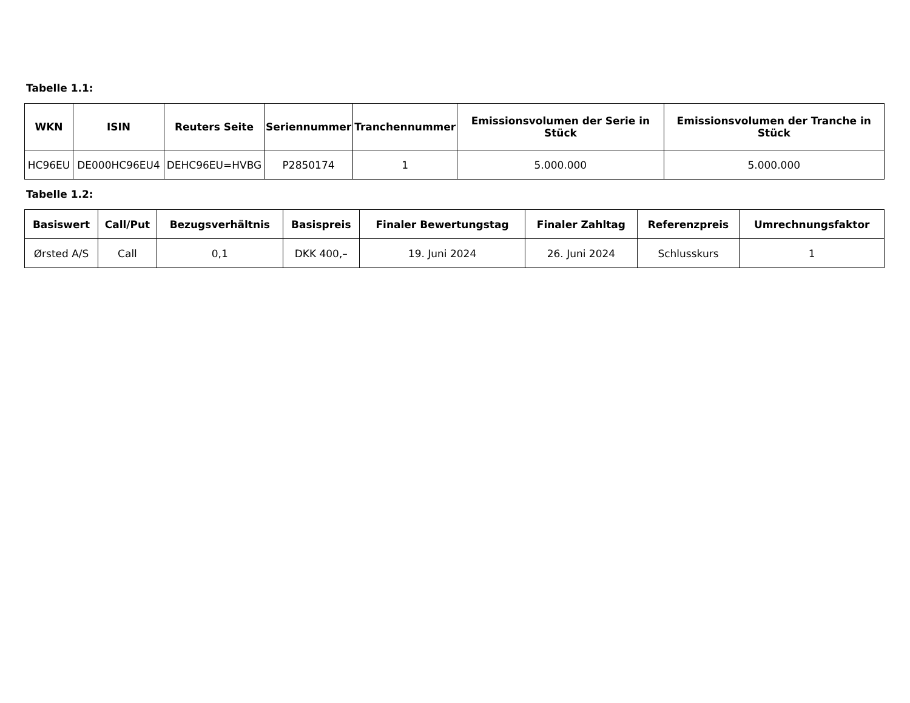Tabelle 1.1:
| WKN | ISIN | Reuters Seite | Seriennummer | Tranchennummer | Emissionsvolumen der Serie in Stück | Emissionsvolumen der Tranche in Stück |
| --- | --- | --- | --- | --- | --- | --- |
| HC96EU | DE000HC96EU4 | DEHC96EU=HVBG | P2850174 | 1 | 5.000.000 | 5.000.000 |
Tabelle 1.2:
| Basiswert | Call/Put | Bezugsverhältnis | Basispreis | Finaler Bewertungstag | Finaler Zahltag | Referenzpreis | Umrechnungsfaktor |
| --- | --- | --- | --- | --- | --- | --- | --- |
| Ørsted A/S | Call | 0,1 | DKK 400,– | 19. Juni 2024 | 26. Juni 2024 | Schlusskurs | 1 |